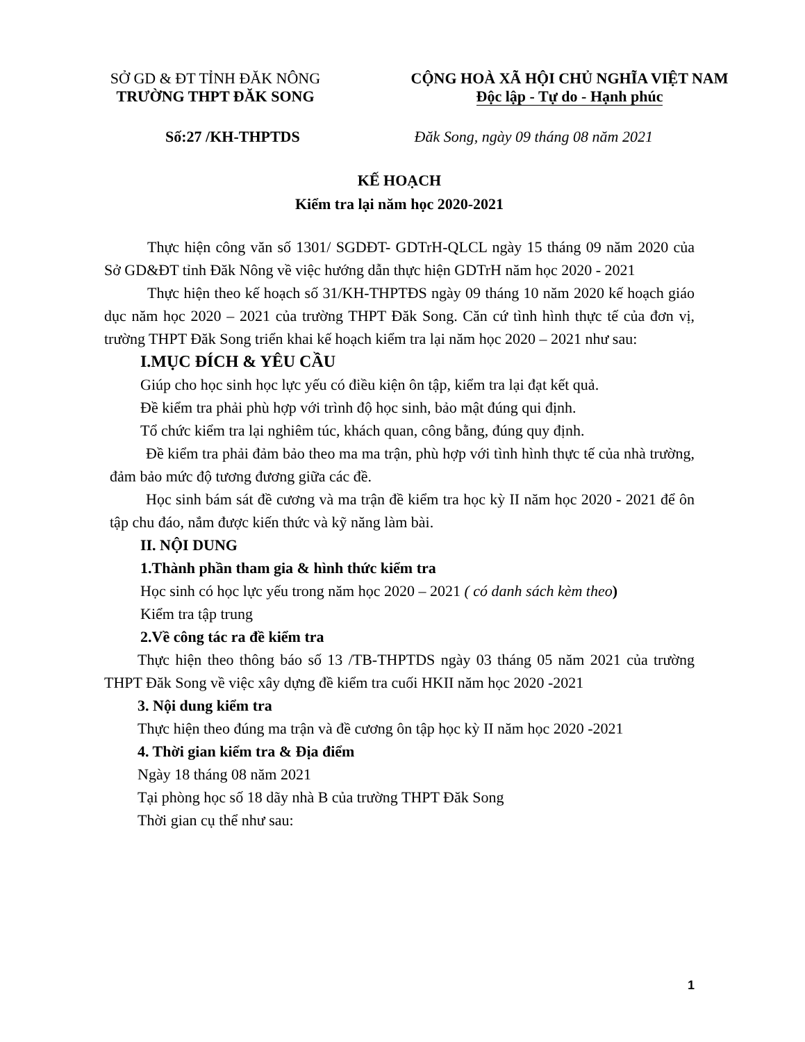SỞ GD & ĐT TỈNH ĐĂK NÔNG
TRƯỜNG THPT ĐĂK SONG
CỘNG HOÀ XÃ HỘI CHỦ NGHĨA VIỆT NAM
Độc lập - Tự do - Hạnh phúc
Số:27 /KH-THPTDS Đăk Song, ngày 09 tháng 08 năm 2021
KẾ HOẠCH
Kiểm tra lại năm học 2020-2021
Thực hiện công văn số 1301/ SGDĐT- GDTrH-QLCL ngày 15 tháng 09 năm 2020 của Sở GD&ĐT tỉnh Đăk Nông về việc hướng dẫn thực hiện GDTrH năm học 2020 - 2021
Thực hiện theo kế hoạch số 31/KH-THPTĐS ngày 09 tháng 10 năm 2020 kế hoạch giáo dục năm học 2020 – 2021 của trường THPT Đăk Song. Căn cứ tình hình thực tế của đơn vị, trường THPT Đăk Song triển khai kế hoạch kiểm tra lại năm học 2020 – 2021 như sau:
I.MỤC ĐÍCH & YÊU CẦU
Giúp cho học sinh học lực yếu có điều kiện ôn tập, kiểm tra lại đạt kết quả.
Đề kiểm tra phải phù hợp với trình độ học sinh, bảo mật đúng qui định.
Tổ chức kiểm tra lại nghiêm túc, khách quan, công bằng, đúng quy định.
Đề kiểm tra phải đảm bảo theo ma ma trận, phù hợp với tình hình thực tế của nhà trường, đảm bảo mức độ tương đương giữa các đề.
Học sinh bám sát đề cương và ma trận đề kiểm tra học kỳ II năm học 2020 - 2021 để ôn tập chu đáo, nắm được kiến thức và kỹ năng làm bài.
II. NỘI DUNG
1.Thành phần tham gia & hình thức kiểm tra
Học sinh có học lực yếu trong năm học 2020 – 2021 ( có danh sách kèm theo)
Kiểm tra tập trung
2.Về công tác ra đề kiểm tra
Thực hiện theo thông báo số 13 /TB-THPTDS ngày 03 tháng 05 năm 2021 của trường THPT Đăk Song về việc xây dựng đề kiểm tra cuối HKII năm học 2020 -2021
3. Nội dung kiểm tra
Thực hiện theo đúng ma trận và đề cương ôn tập học kỳ II năm học 2020 -2021
4. Thời gian kiểm tra & Địa điểm
Ngày 18 tháng 08 năm 2021
Tại phòng học số 18 dãy nhà B của trường THPT Đăk Song
Thời gian cụ thể như sau:
1